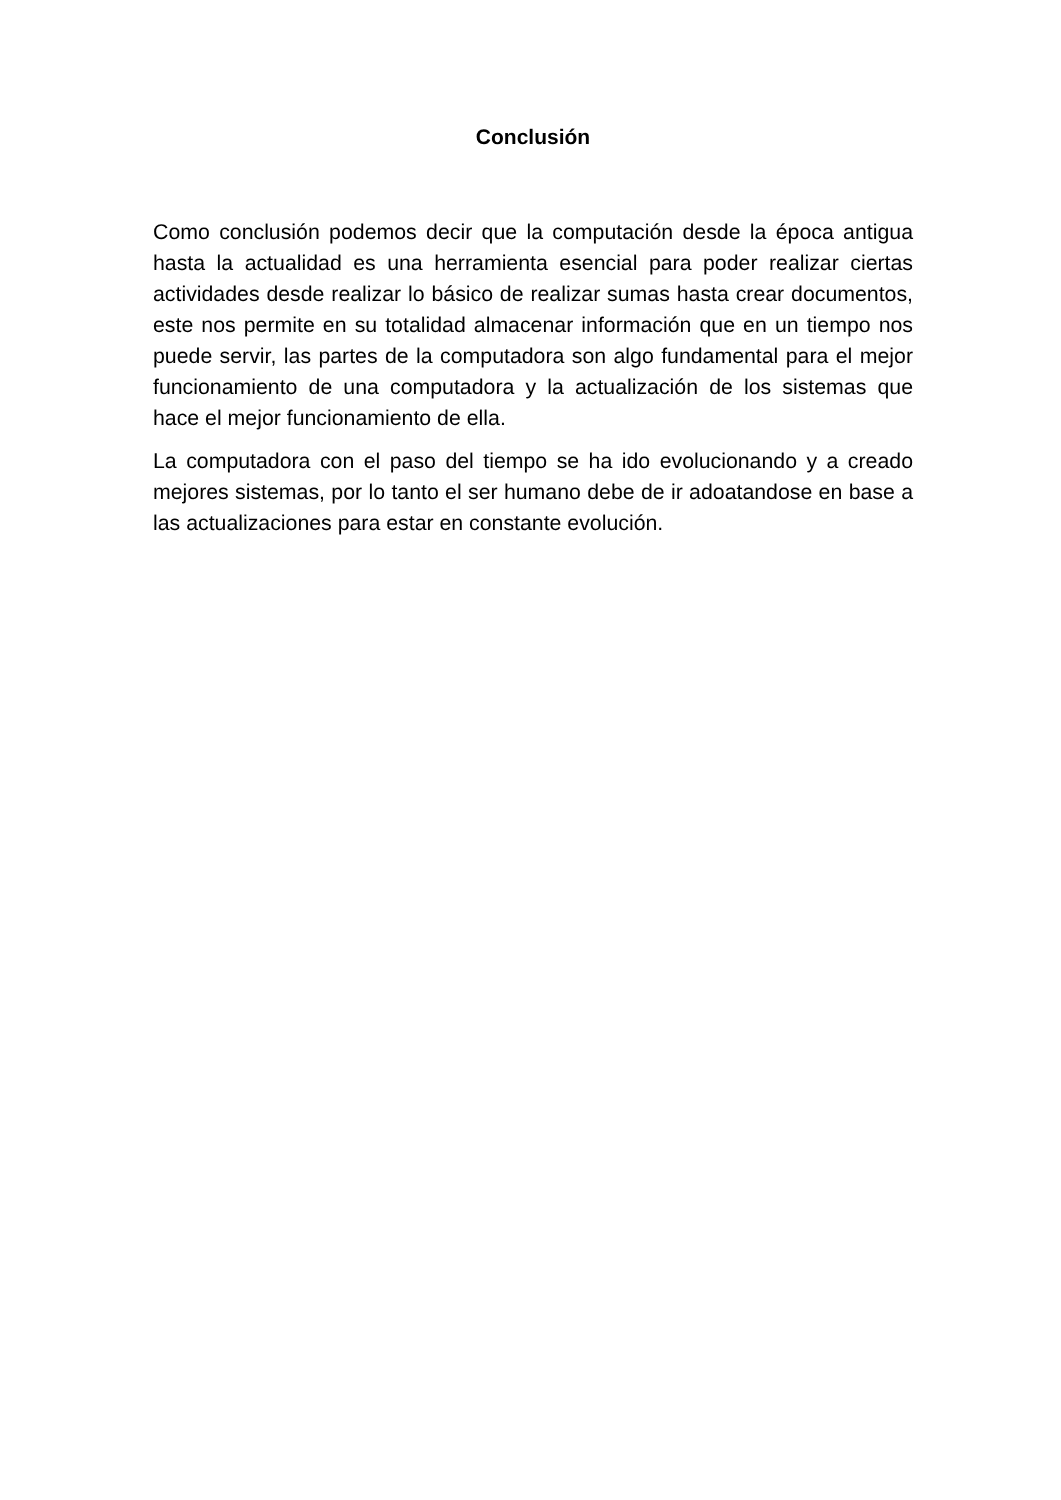Conclusión
Como conclusión podemos decir que la computación desde la época antigua hasta la actualidad es una herramienta esencial para poder realizar ciertas actividades desde realizar lo básico de realizar sumas hasta crear documentos, este nos permite en su totalidad almacenar información que en un tiempo nos puede servir, las partes de la computadora son algo fundamental para el mejor funcionamiento de una computadora y la actualización de los sistemas que hace el mejor funcionamiento de ella.
La computadora con el paso del tiempo se ha ido evolucionando y a creado mejores sistemas, por lo tanto el ser humano debe de ir adoatandose en base a las actualizaciones para estar en constante evolución.